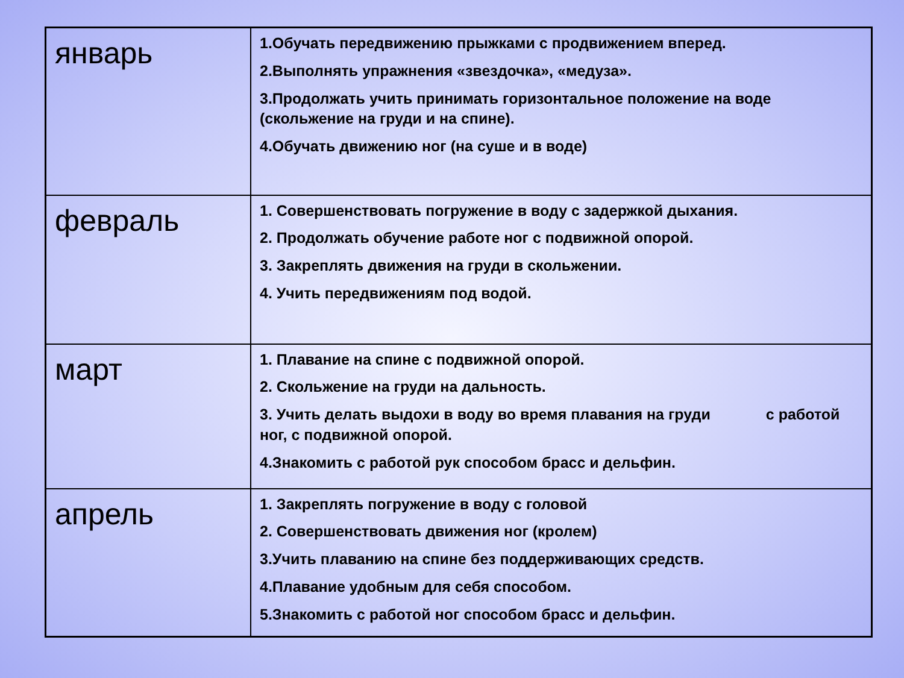| январь | 1.Обучать передвижению прыжками с продвижением вперед. 2.Выполнять упражнения «звездочка», «медуза». 3.Продолжать учить принимать горизонтальное положение на воде (скольжение на груди и на спине). 4.Обучать движению ног (на суше и в воде) |
| февраль | 1. Совершенствовать погружение в воду с задержкой дыхания. 2. Продолжать обучение работе ног с подвижной опорой. 3. Закреплять движения на груди в скольжении. 4. Учить передвижениям под водой. |
| март | 1. Плавание на спине с подвижной опорой. 2. Скольжение на груди на дальность. 3. Учить делать выдохи в воду во время плавания на груди с работой ног, с подвижной опорой. 4.Знакомить с работой рук способом брасс и дельфин. |
| апрель | 1. Закреплять погружение в воду с головой 2. Совершенствовать движения ног (кролем) 3.Учить плаванию на спине без поддерживающих средств. 4.Плавание удобным для себя способом. 5.Знакомить с работой ног способом брасс и дельфин. |